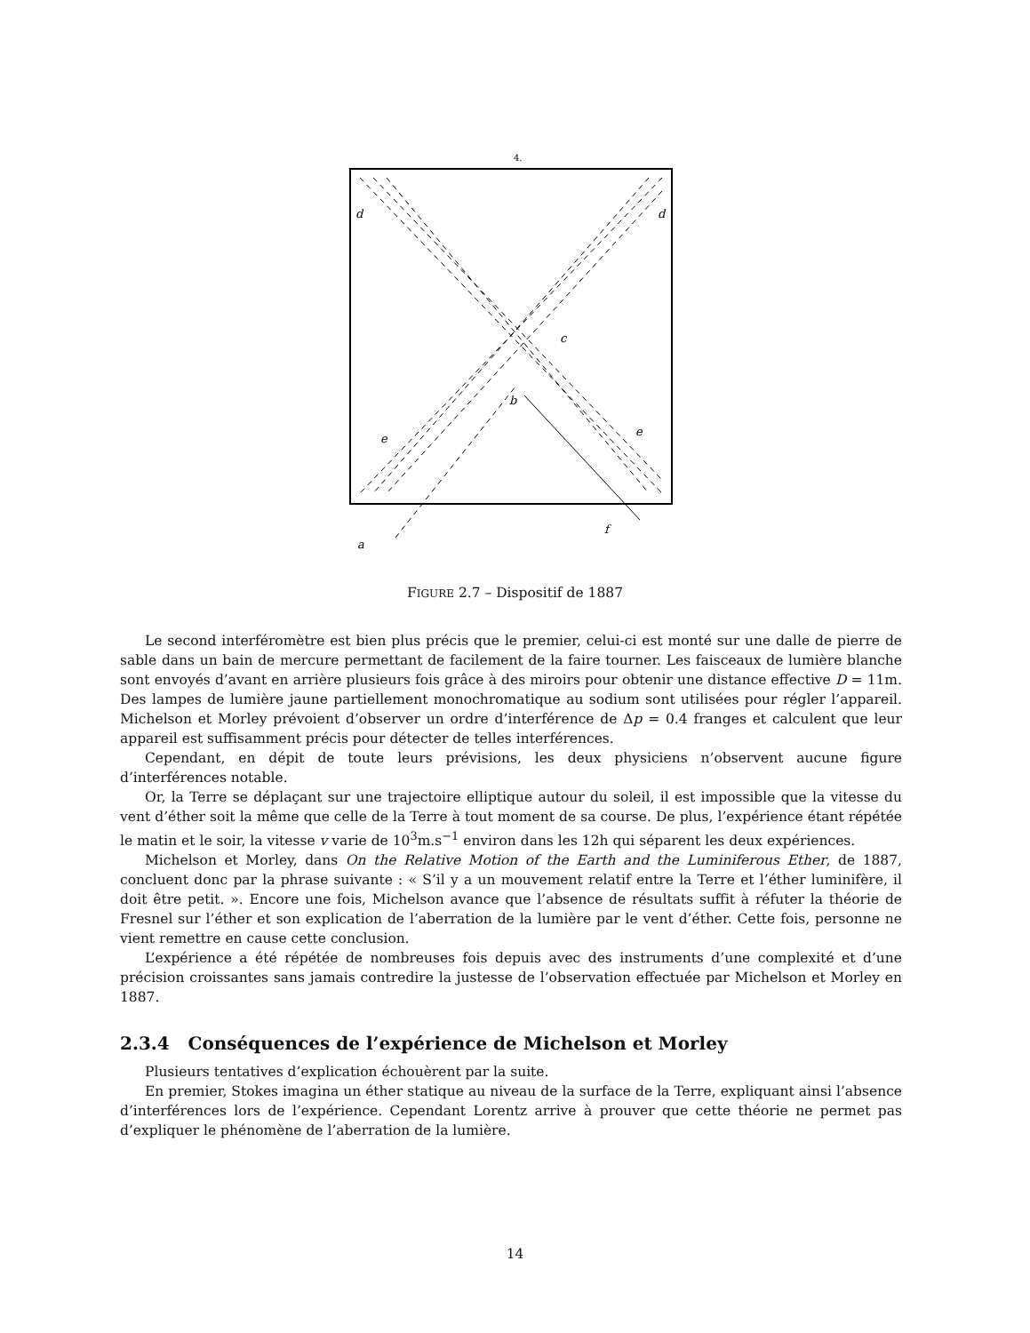4.
d
d
c
b
e
e
f
a
FIGURE 2.7 – Dispositif de 1887
Le second interféromètre est bien plus précis que le premier, celui-ci est monté sur une dalle de pierre de sable dans un bain de mercure permettant de facilement de la faire tourner. Les faisceaux de lumière blanche sont envoyés d’avant en arrière plusieurs fois grâce à des miroirs pour obtenir une distance effective D = 11m. Des lampes de lumière jaune partiellement monochromatique au sodium sont utilisées pour régler l’appareil. Michelson et Morley prévoient d’observer un ordre d’interférence de Δp = 0.4 franges et calculent que leur appareil est suffisamment précis pour détecter de telles interférences.
Cependant, en dépit de toute leurs prévisions, les deux physiciens n’observent aucune figure d’interférences notable.
Or, la Terre se déplaçant sur une trajectoire elliptique autour du soleil, il est impossible que la vitesse du vent d’éther soit la même que celle de la Terre à tout moment de sa course. De plus, l’expérience étant répétée le matin et le soir, la vitesse v varie de 10<sup>3</sup>m.s<sup>−1</sup> environ dans les 12h qui séparent les deux expériences.
Michelson et Morley, dans On the Relative Motion of the Earth and the Luminiferous Ether, de 1887, concluent donc par la phrase suivante : « S’il y a un mouvement relatif entre la Terre et l’éther luminifère, il doit être petit. ». Encore une fois, Michelson avance que l’absence de résultats suffit à réfuter la théorie de Fresnel sur l’éther et son explication de l’aberration de la lumière par le vent d’éther. Cette fois, personne ne vient remettre en cause cette conclusion.
L’expérience a été répétée de nombreuses fois depuis avec des instruments d’une complexité et d’une précision croissantes sans jamais contredire la justesse de l’observation effectuée par Michelson et Morley en 1887.
2.3.4 Conséquences de l’expérience de Michelson et Morley
Plusieurs tentatives d’explication échouèrent par la suite.
En premier, Stokes imagina un éther statique au niveau de la surface de la Terre, expliquant ainsi l’absence d’interférences lors de l’expérience. Cependant Lorentz arrive à prouver que cette théorie ne permet pas d’expliquer le phénomène de l’aberration de la lumière.
14